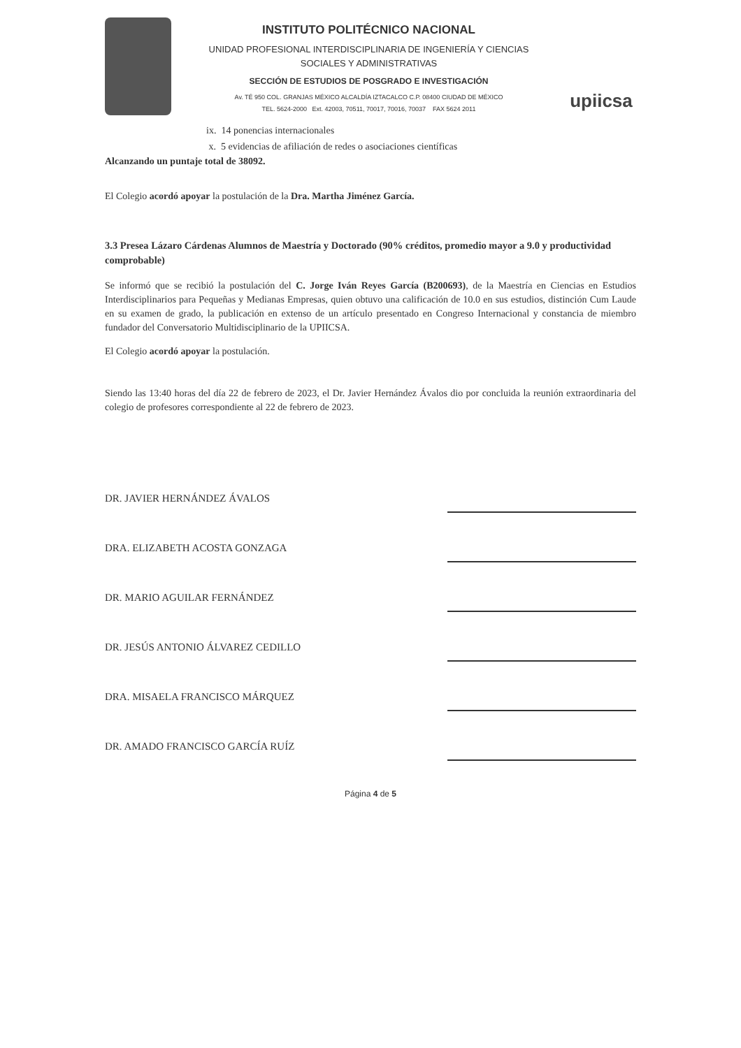INSTITUTO POLITÉCNICO NACIONAL
UNIDAD PROFESIONAL INTERDISCIPLINARIA DE INGENIERÍA Y CIENCIAS
SOCIALES Y ADMINISTRATIVAS
SECCIÓN DE ESTUDIOS DE POSGRADO E INVESTIGACIÓN
Av. TÉ 950 COL. GRANJAS MÉXICO ALCALDÍA IZTACALCO C.P. 08400 CIUDAD DE MÉXICO
TEL. 5624-2000 Ext. 42003, 70511, 70017, 70016, 70037 FAX 5624 2011
upiicsa
ix. 14 ponencias internacionales
x. 5 evidencias de afiliación de redes o asociaciones científicas
Alcanzando un puntaje total de 38092.
El Colegio acordó apoyar la postulación de la Dra. Martha Jiménez García.
3.3 Presea Lázaro Cárdenas Alumnos de Maestría y Doctorado (90% créditos, promedio mayor a 9.0 y productividad comprobable)
Se informó que se recibió la postulación del C. Jorge Iván Reyes García (B200693), de la Maestría en Ciencias en Estudios Interdisciplinarios para Pequeñas y Medianas Empresas, quien obtuvo una calificación de 10.0 en sus estudios, distinción Cum Laude en su examen de grado, la publicación en extenso de un artículo presentado en Congreso Internacional y constancia de miembro fundador del Conversatorio Multidisciplinario de la UPIICSA.
El Colegio acordó apoyar la postulación.
Siendo las 13:40 horas del día 22 de febrero de 2023, el Dr. Javier Hernández Ávalos dio por concluida la reunión extraordinaria del colegio de profesores correspondiente al 22 de febrero de 2023.
DR. JAVIER HERNÁNDEZ ÁVALOS
DRA. ELIZABETH ACOSTA GONZAGA
DR. MARIO AGUILAR FERNÁNDEZ
DR. JESÚS ANTONIO ÁLVAREZ CEDILLO
DRA. MISAELA FRANCISCO MÁRQUEZ
DR. AMADO FRANCISCO GARCÍA RUÍZ
Página 4 de 5